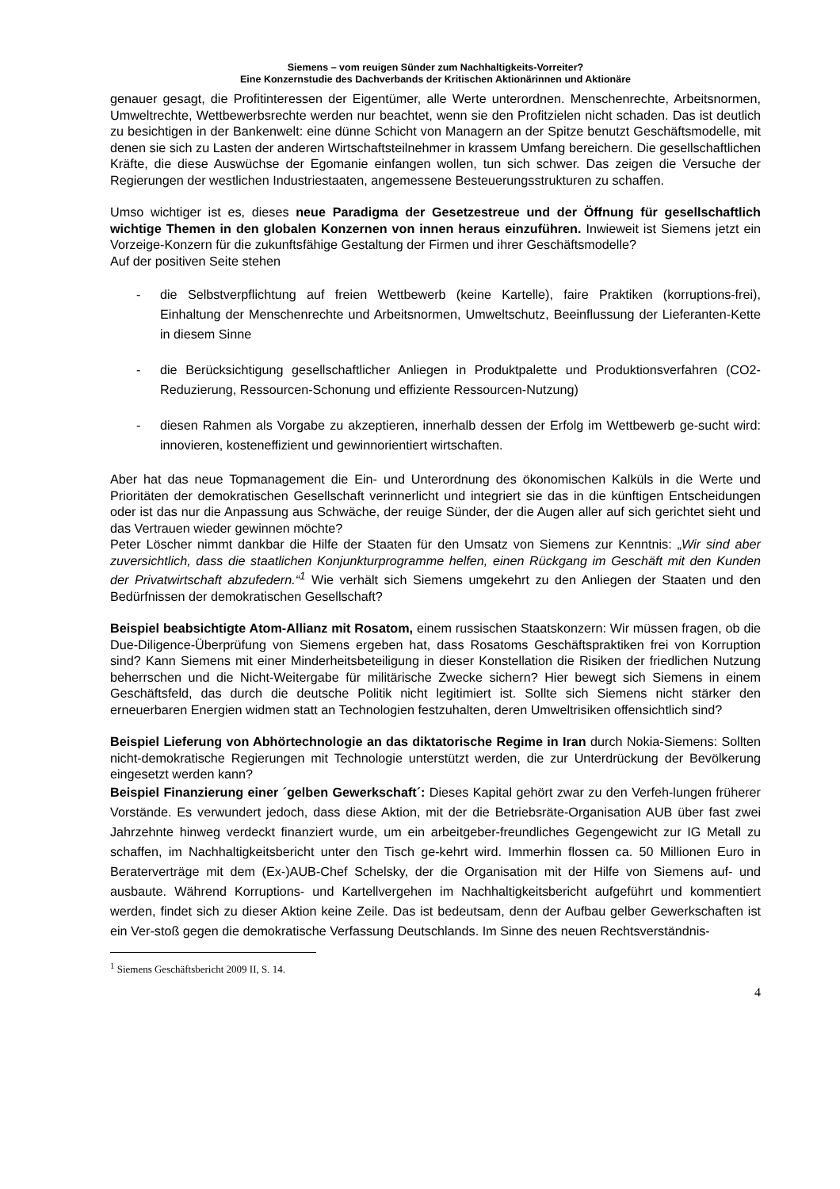Siemens – vom reuigen Sünder zum Nachhaltigkeits-Vorreiter?
Eine Konzernstudie des Dachverbands der Kritischen Aktionärinnen und Aktionäre
genauer gesagt, die Profitinteressen der Eigentümer, alle Werte unterordnen. Menschenrechte, Arbeitsnormen, Umweltrechte, Wettbewerbsrechte werden nur beachtet, wenn sie den Profitzielen nicht schaden. Das ist deutlich zu besichtigen in der Bankenwelt: eine dünne Schicht von Managern an der Spitze benutzt Geschäftsmodelle, mit denen sie sich zu Lasten der anderen Wirtschaftsteilnehmer in krassem Umfang bereichern. Die gesellschaftlichen Kräfte, die diese Auswüchse der Egomanie einfangen wollen, tun sich schwer. Das zeigen die Versuche der Regierungen der westlichen Industriestaaten, angemessene Besteuerungsstrukturen zu schaffen.
Umso wichtiger ist es, dieses neue Paradigma der Gesetzestreue und der Öffnung für gesellschaftlich wichtige Themen in den globalen Konzernen von innen heraus einzuführen. Inwieweit ist Siemens jetzt ein Vorzeige-Konzern für die zukunftsfähige Gestaltung der Firmen und ihrer Geschäftsmodelle?
Auf der positiven Seite stehen
- die Selbstverpflichtung auf freien Wettbewerb (keine Kartelle), faire Praktiken (korruptions-frei), Einhaltung der Menschenrechte und Arbeitsnormen, Umweltschutz, Beeinflussung der Lieferanten-Kette in diesem Sinne
- die Berücksichtigung gesellschaftlicher Anliegen in Produktpalette und Produktionsverfahren (CO2-Reduzierung, Ressourcen-Schonung und effiziente Ressourcen-Nutzung)
- diesen Rahmen als Vorgabe zu akzeptieren, innerhalb dessen der Erfolg im Wettbewerb ge-sucht wird: innovieren, kosteneffizient und gewinnorientiert wirtschaften.
Aber hat das neue Topmanagement die Ein- und Unterordnung des ökonomischen Kalküls in die Werte und Prioritäten der demokratischen Gesellschaft verinnerlicht und integriert sie das in die künftigen Entscheidungen oder ist das nur die Anpassung aus Schwäche, der reuige Sünder, der die Augen aller auf sich gerichtet sieht und das Vertrauen wieder gewinnen möchte?
Peter Löscher nimmt dankbar die Hilfe der Staaten für den Umsatz von Siemens zur Kenntnis: „Wir sind aber zuversichtlich, dass die staatlichen Konjunkturprogramme helfen, einen Rückgang im Geschäft mit den Kunden der Privatwirtschaft abzufedern.“<sup>1</sup> Wie verhält sich Siemens umgekehrt zu den Anliegen der Staaten und den Bedürfnissen der demokratischen Gesellschaft?
Beispiel beabsichtigte Atom-Allianz mit Rosatom, einem russischen Staatskonzern: Wir müssen fragen, ob die Due-Diligence-Überprüfung von Siemens ergeben hat, dass Rosatoms Geschäftspraktiken frei von Korruption sind? Kann Siemens mit einer Minderheitsbeteiligung in dieser Konstellation die Risiken der friedlichen Nutzung beherrschen und die Nicht-Weitergabe für militärische Zwecke sichern? Hier bewegt sich Siemens in einem Geschäftsfeld, das durch die deutsche Politik nicht legitimiert ist. Sollte sich Siemens nicht stärker den erneuerbaren Energien widmen statt an Technologien festzuhalten, deren Umweltrisiken offensichtlich sind?
Beispiel Lieferung von Abhörtechnologie an das diktatorische Regime in Iran durch Nokia-Siemens: Sollten nicht-demokratische Regierungen mit Technologie unterstützt werden, die zur Unterdrückung der Bevölkerung eingesetzt werden kann?
Beispiel Finanzierung einer ´gelben Gewerkschaft´: Dieses Kapital gehört zwar zu den Verfeh-lungen früherer Vorstände. Es verwundert jedoch, dass diese Aktion, mit der die Betriebsräte-Organisation AUB über fast zwei Jahrzehnte hinweg verdeckt finanziert wurde, um ein arbeitgeber-freundliches Gegengewicht zur IG Metall zu schaffen, im Nachhaltigkeitsbericht unter den Tisch ge-kehrt wird. Immerhin flossen ca. 50 Millionen Euro in Beraterverträge mit dem (Ex-)AUB-Chef Schelsky, der die Organisation mit der Hilfe von Siemens auf- und ausbaute. Während Korruptions- und Kartellvergehen im Nachhaltigkeitsbericht aufgeführt und kommentiert werden, findet sich zu dieser Aktion keine Zeile. Das ist bedeutsam, denn der Aufbau gelber Gewerkschaften ist ein Ver-stoß gegen die demokratische Verfassung Deutschlands. Im Sinne des neuen Rechtsverständnis-
<sup>1</sup> Siemens Geschäftsbericht 2009 II, S. 14.
4